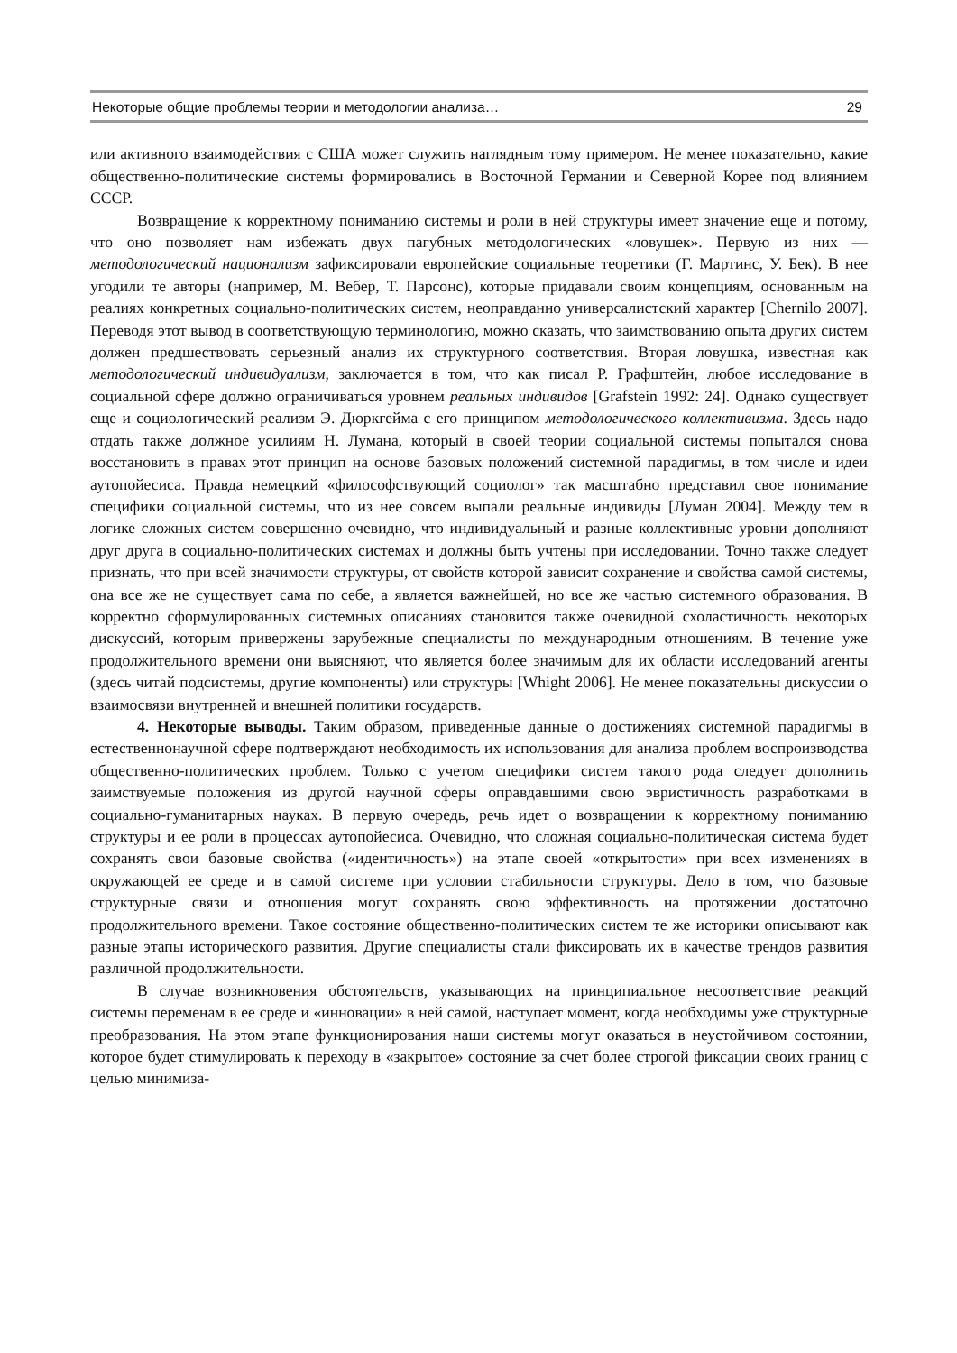Некоторые общие проблемы теории и методологии анализа… 29
или активного взаимодействия с США может служить наглядным тому примером. Не менее показательно, какие общественно-политические системы формировались в Восточной Германии и Северной Корее под влиянием СССР.
Возвращение к корректному пониманию системы и роли в ней структуры имеет значение еще и потому, что оно позволяет нам избежать двух пагубных методологических «ловушек». Первую из них — методологический национализм зафиксировали европейские социальные теоретики (Г. Мартинс, У. Бек). В нее угодили те авторы (например, М. Вебер, Т. Парсонс), которые придавали своим концепциям, основанным на реалиях конкретных социально-политических систем, неоправданно универсалистский характер [Chernilo 2007]. Переводя этот вывод в соответствующую терминологию, можно сказать, что заимствованию опыта других систем должен предшествовать серьезный анализ их структурного соответствия. Вторая ловушка, известная как методологический индивидуализм, заключается в том, что как писал Р. Графштейн, любое исследование в социальной сфере должно ограничиваться уровнем реальных индивидов [Grafstein 1992: 24]. Однако существует еще и социологический реализм Э. Дюркгейма с его принципом методологического коллективизма. Здесь надо отдать также должное усилиям Н. Лумана, который в своей теории социальной системы попытался снова восстановить в правах этот принцип на основе базовых положений системной парадигмы, в том числе и идеи аутопойесиса. Правда немецкий «философствующий социолог» так масштабно представил свое понимание специфики социальной системы, что из нее совсем выпали реальные индивиды [Луман 2004]. Между тем в логике сложных систем совершенно очевидно, что индивидуальный и разные коллективные уровни дополняют друг друга в социально-политических системах и должны быть учтены при исследовании. Точно также следует признать, что при всей значимости структуры, от свойств которой зависит сохранение и свойства самой системы, она все же не существует сама по себе, а является важнейшей, но все же частью системного образования. В корректно сформулированных системных описаниях становится также очевидной схоластичность некоторых дискуссий, которым привержены зарубежные специалисты по международным отношениям. В течение уже продолжительного времени они выясняют, что является более значимым для их области исследований агенты (здесь читай подсистемы, другие компоненты) или структуры [Whight 2006]. Не менее показательны дискуссии о взаимосвязи внутренней и внешней политики государств.
4. Некоторые выводы. Таким образом, приведенные данные о достижениях системной парадигмы в естественнонаучной сфере подтверждают необходимость их использования для анализа проблем воспроизводства общественно-политических проблем. Только с учетом специфики систем такого рода следует дополнить заимствуемые положения из другой научной сферы оправдавшими свою эвристичность разработками в социально-гуманитарных науках. В первую очередь, речь идет о возвращении к корректному пониманию структуры и ее роли в процессах аутопойесиса. Очевидно, что сложная социально-политическая система будет сохранять свои базовые свойства («идентичность») на этапе своей «открытости» при всех изменениях в окружающей ее среде и в самой системе при условии стабильности структуры. Дело в том, что базовые структурные связи и отношения могут сохранять свою эффективность на протяжении достаточно продолжительного времени. Такое состояние общественно-политических систем те же историки описывают как разные этапы исторического развития. Другие специалисты стали фиксировать их в качестве трендов развития различной продолжительности.
В случае возникновения обстоятельств, указывающих на принципиальное несоответствие реакций системы переменам в ее среде и «инновации» в ней самой, наступает момент, когда необходимы уже структурные преобразования. На этом этапе функционирования наши системы могут оказаться в неустойчивом состоянии, которое будет стимулировать к переходу в «закрытое» состояние за счет более строгой фиксации своих границ с целью минимиза-